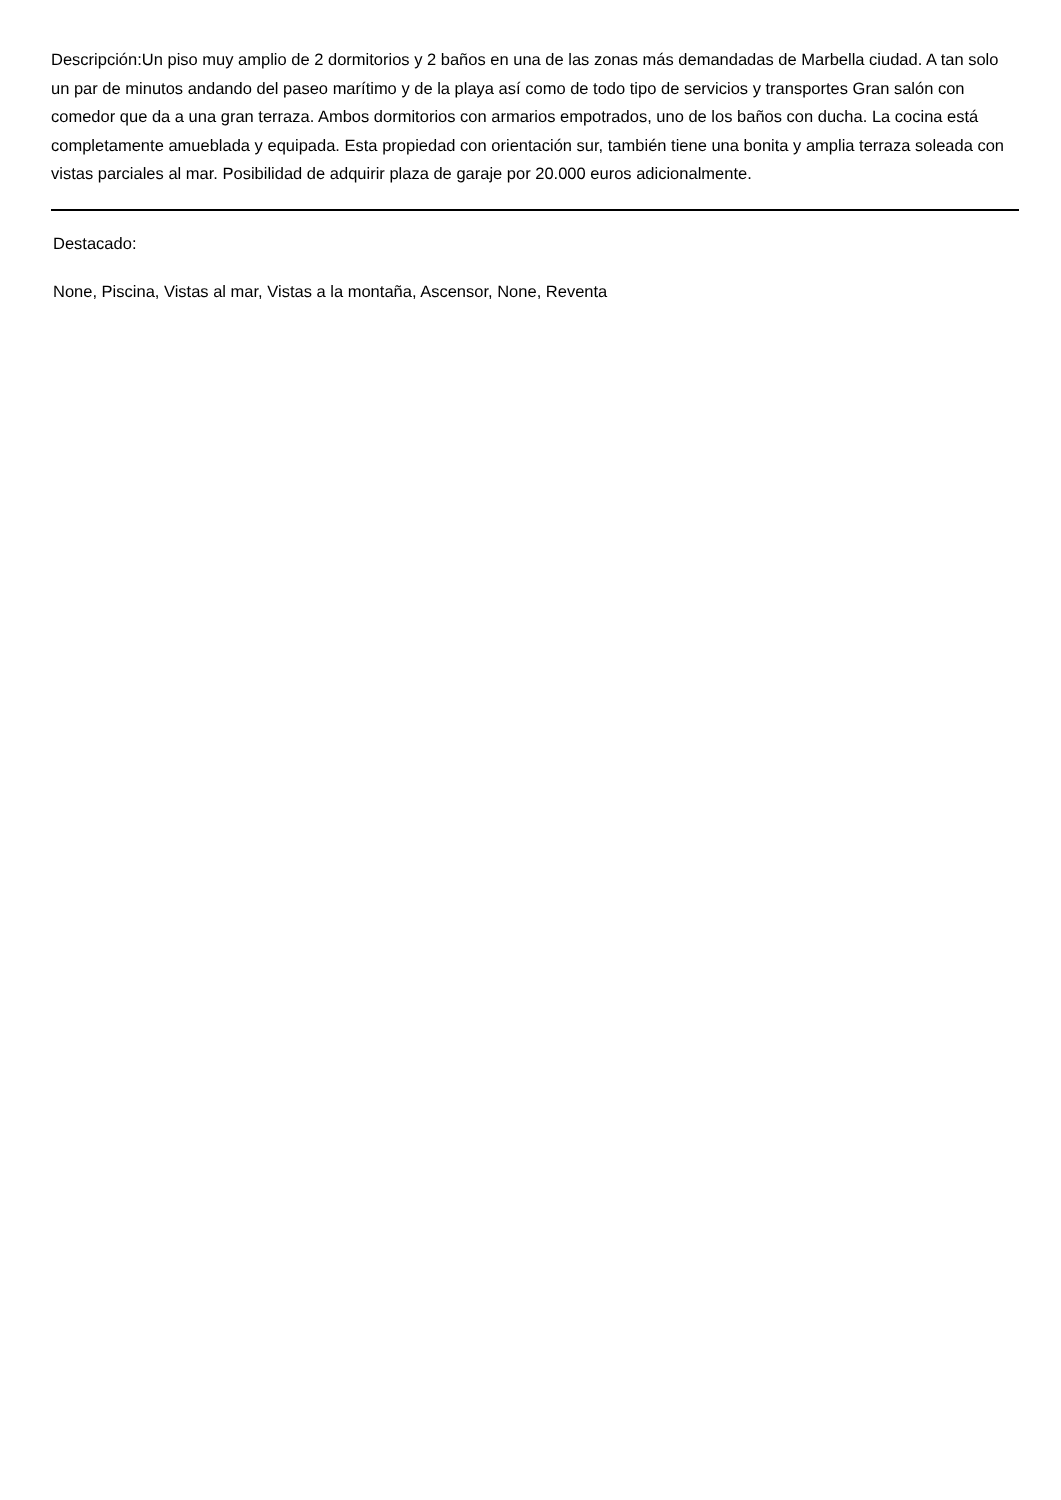Descripción:Un piso muy amplio de 2 dormitorios y 2 baños en una de las zonas más demandadas de Marbella ciudad. A tan solo un par de minutos andando del paseo marítimo y de la playa así como de todo tipo de servicios y transportes Gran salón con comedor que da a una gran terraza. Ambos dormitorios con armarios empotrados, uno de los baños con ducha. La cocina está completamente amueblada y equipada. Esta propiedad con orientación sur, también tiene una bonita y amplia terraza soleada con vistas parciales al mar. Posibilidad de adquirir plaza de garaje por 20.000 euros adicionalmente.
Destacado:
None, Piscina, Vistas al mar, Vistas a la montaña, Ascensor, None, Reventa